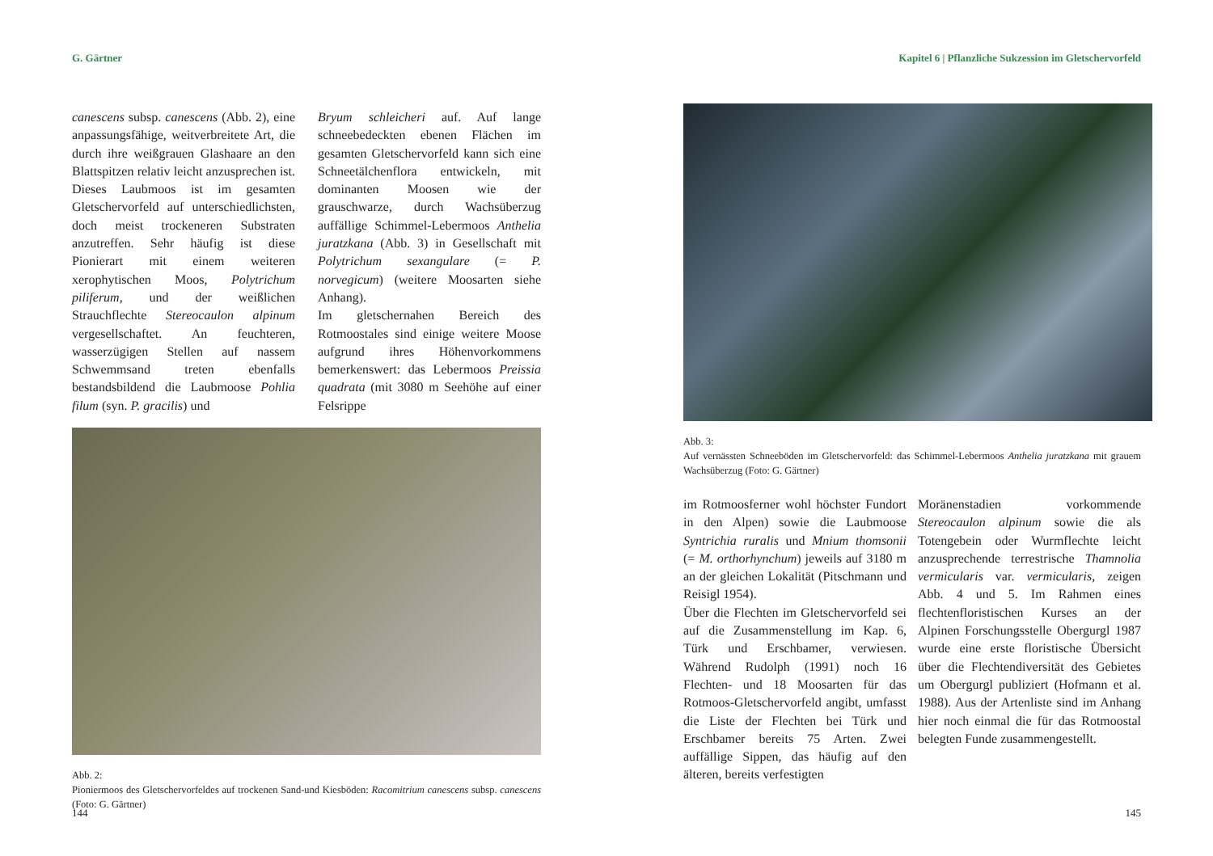G. Gärtner
canescens subsp. canescens (Abb. 2), eine anpassungsfähige, weitverbreitete Art, die durch ihre weißgrauen Glashaare an den Blattspitzen relativ leicht anzusprechen ist. Dieses Laubmoos ist im gesamten Gletschervorfeld auf unterschiedlichsten, doch meist trockeneren Substraten anzutreffen. Sehr häufig ist diese Pionierart mit einem weiteren xerophytischen Moos, Polytrichum piliferum, und der weißlichen Strauchflechte Stereocaulon alpinum vergesellschaftet. An feuchteren, wasserzügigen Stellen auf nassem Schwemmsand treten ebenfalls bestandsbildend die Laubmoose Pohlia filum (syn. P. gracilis) und
Bryum schleicheri auf. Auf lange schneebedeckten ebenen Flächen im gesamten Gletschervorfeld kann sich eine Schneetälchenflora entwickeln, mit dominanten Moosen wie der grauschwarze, durch Wachsüberzug auffällige Schimmel-Lebermoos Anthelia juratzkana (Abb. 3) in Gesellschaft mit Polytrichum sexangulare (= P. norvegicum) (weitere Moosarten siehe Anhang).
Im gletschernahen Bereich des Rotmoostales sind einige weitere Moose aufgrund ihres Höhenvorkommens bemerkenswert: das Lebermoos Preissia quadrata (mit 3080 m Seehöhe auf einer Felsrippe
Abb. 2:
Pioniermoos des Gletschervorfeldes auf trockenen Sand-und Kiesböden: Racomitrium canescens subsp. canescens (Foto: G. Gärtner)
144
Kapitel 6 | Pflanzliche Sukzession im Gletschervorfeld
Abb. 3:
Auf vernässten Schneeböden im Gletschervorfeld: das Schimmel-Lebermoos Anthelia juratzkana mit grauem Wachsüberzug (Foto: G. Gärtner)
im Rotmoosferner wohl höchster Fundort in den Alpen) sowie die Laubmoose Syntrichia ruralis und Mnium thomsonii (= M. orthorhynchum) jeweils auf 3180 m an der gleichen Lokalität (Pitschmann und Reisigl 1954).
Über die Flechten im Gletschervorfeld sei auf die Zusammenstellung im Kap. 6, Türk und Erschbamer, verwiesen. Während Rudolph (1991) noch 16 Flechten- und 18 Moosarten für das Rotmoos-Gletschervorfeld angibt, umfasst die Liste der Flechten bei Türk und Erschbamer bereits 75 Arten. Zwei auffällige Sippen, das häufig auf den älteren, bereits verfestigten
Moränenstadien vorkommende Stereocaulon alpinum sowie die als Totengebein oder Wurmflechte leicht anzusprechende terrestrische Thamnolia vermicularis var. vermicularis, zeigen Abb. 4 und 5. Im Rahmen eines flechtenfloristischen Kurses an der Alpinen Forschungsstelle Obergurgl 1987 wurde eine erste floristische Übersicht über die Flechtendiversität des Gebietes um Obergurgl publiziert (Hofmann et al. 1988). Aus der Artenliste sind im Anhang hier noch einmal die für das Rotmoostal belegten Funde zusammengestellt.
145